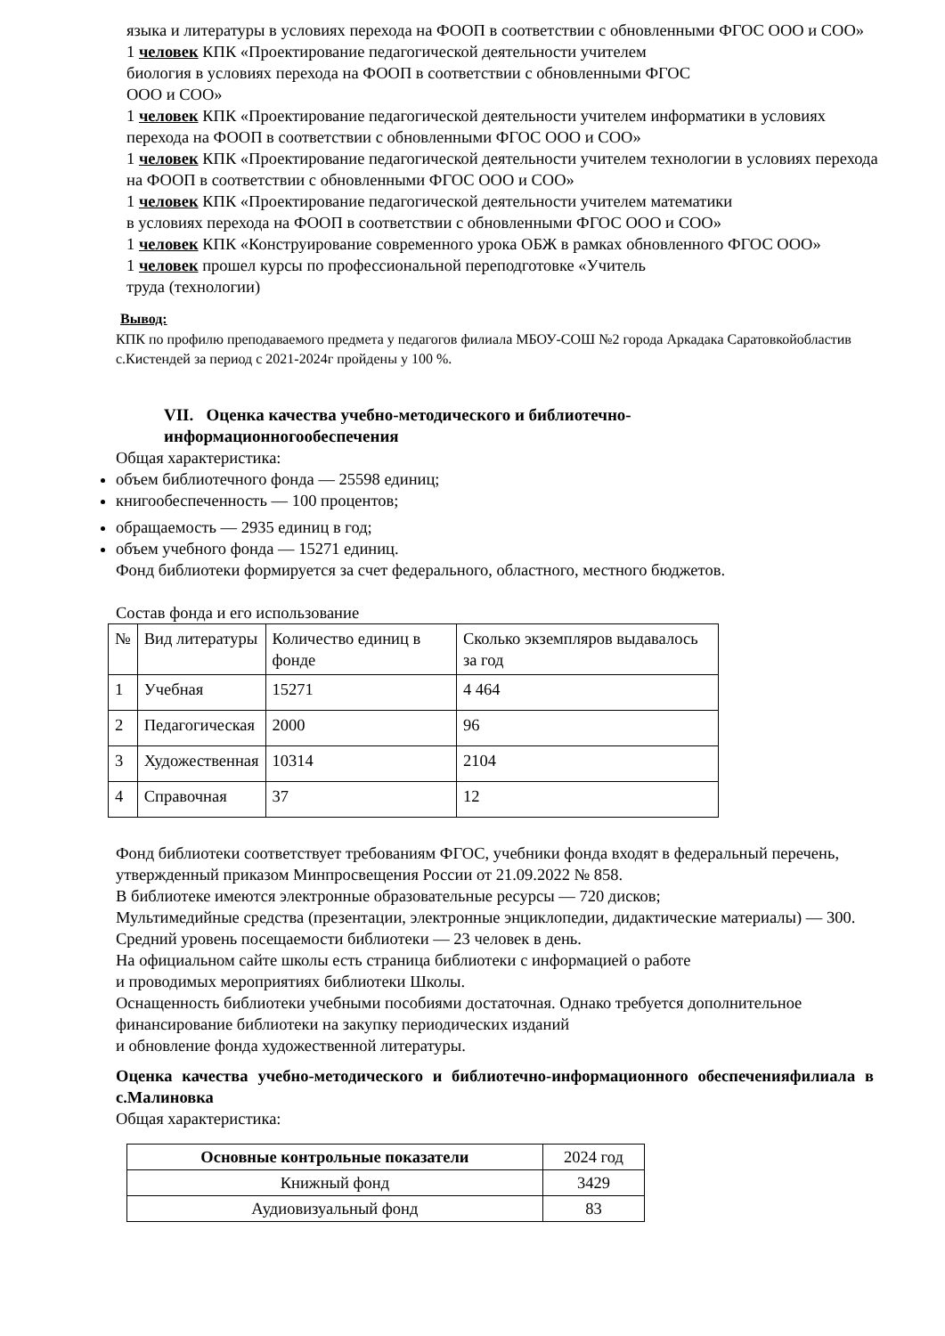языка и литературы в условиях перехода на ФООП в соответствии с обновленными ФГОС ООО и СОО»
1 человек КПК «Проектирование педагогической деятельности учителем
биология в условиях перехода на ФООП в соответствии с обновленными ФГОС
ООО и СОО»
1 человек КПК «Проектирование педагогической деятельности учителем информатики в условиях перехода на ФООП в соответствии с обновленными ФГОС ООО и СОО»
1 человек КПК «Проектирование педагогической деятельности учителем технологии в условиях перехода на ФООП в соответствии с обновленными ФГОС ООО и СОО»
1 человек КПК «Проектирование педагогической деятельности учителем математики
в условиях перехода на ФООП в соответствии с обновленными ФГОС ООО и СОО»
1 человек КПК «Конструирование современного урока ОБЖ в рамках обновленного ФГОС ООО»
1 человек прошел курсы по профессиональной переподготовке «Учитель
труда (технологии)
Вывод:
КПК по профилю преподаваемого предмета у педагогов филиала МБОУ-СОШ №2 города Аркадака Саратовкойобластив с.Кистендей за период с 2021-2024г пройдены у 100 %.
VII. Оценка качества учебно-методического и библиотечно-
информационногообеспечения
Общая характеристика:
объем библиотечного фонда — 25598 единиц;
книгообеспеченность — 100 процентов;
обращаемость — 2935 единиц в год;
объем учебного фонда — 15271 единиц.
Фонд библиотеки формируется за счет федерального, областного, местного бюджетов.
Состав фонда и его использование
| № | Вид литературы | Количество единиц в фонде | Сколько экземпляров выдавалось за год |
| 1 | Учебная | 15271 | 4 464 |
| 2 | Педагогическая | 2000 | 96 |
| 3 | Художественная | 10314 | 2104 |
| 4 | Справочная | 37 | 12 |
Фонд библиотеки соответствует требованиям ФГОС, учебники фонда входят в федеральный перечень, утвержденный приказом Минпросвещения России от 21.09.2022 № 858.
В библиотеке имеются электронные образовательные ресурсы — 720 дисков;
Мультимедийные средства (презентации, электронные энциклопедии, дидактические материалы) — 300.
Средний уровень посещаемости библиотеки — 23 человек в день.
На официальном сайте школы есть страница библиотеки с информацией о работе
и проводимых мероприятиях библиотеки Школы.
Оснащенность библиотеки учебными пособиями достаточная. Однако требуется дополнительное финансирование библиотеки на закупку периодических изданий
и обновление фонда художественной литературы.
Оценка качества учебно-методического и библиотечно-информационного обеспеченияфилиала в с.Малиновка
Общая характеристика:
| Основные контрольные показатели | 2024 год |
| --- | --- |
| Книжный фонд | 3429 |
| Аудиовизуальный фонд | 83 |